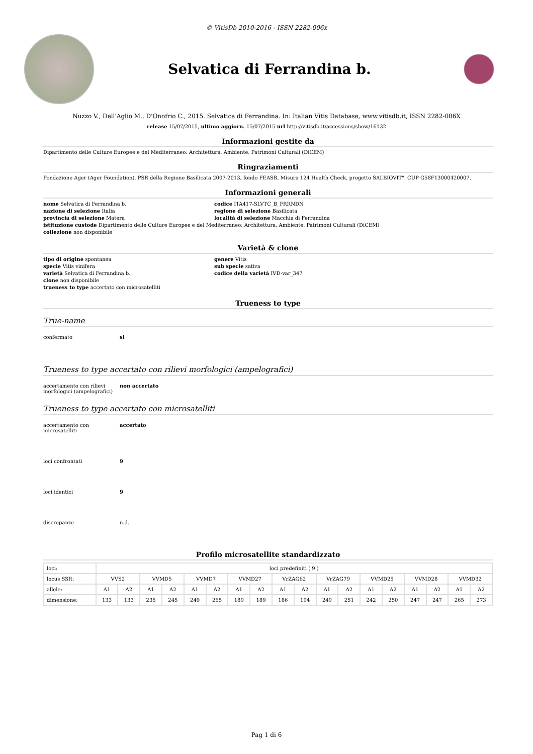© VitisDb 2010-2016 - ISSN 2282-006x
Selvatica di Ferrandina b.
Nuzzo V., Dell'Aglio M., D'Onofrio C., 2015. Selvatica di Ferrandina. In: Italian Vitis Database, www.vitisdb.it, ISSN 2282-006X
release 15/07/2015, ultimo aggiorn. 15/07/2015 url http://vitisdb.it/accessions/show/16132
Informazioni gestite da
Dipartimento delle Culture Europee e del Mediterraneo: Architettura, Ambiente, Patrimoni Culturali (DiCEM)
Ringraziamenti
Fondazione Ager (Ager Foundation). PSR della Regione Basilicata 2007-2013, fondo FEASR, Misura 124 Health Check, progetto SALBIOVIT". CUP G58F13000420007.
Informazioni generali
nome Selvatica di Ferrandina b.
codice ITA417-SLVTC_B_FRRNDN
nazione di selezione Italia
regione di selezione Basilicata
provincia di selezione Matera
località di selezione Macchia di Ferrandina
istituzione custode Dipartimento delle Culture Europee e del Mediterraneo: Architettura, Ambiente, Patrimoni Culturali (DiCEM)
collezione non disponibile
Varietà & clone
tipo di origine spontanea
genere Vitis
specie Vitis vinifera
sub specie sativa
varietà Selvatica di Ferrandina b.
codice della varietà IVD-var_347
clone non disponibile
trueness to type accertato con microsatelliti
Trueness to type
True-name
confermato si
Trueness to type accertato con rilievi morfologici (ampelografici)
accertamento con rilievi morfologici (ampelografici)
non accertato
Trueness to type accertato con microsatelliti
accertamento con microsatelliti
accertato
loci confrontati 9
loci identici 9
discrepanze n.d.
Profilo microsatellite standardizzato
| loci: | loci predefiniti ( 9 ) | | | | | | | | | | | | | | | | | |
| locus SSR: | VVS2 | | VVMD5 | | VVMD7 | | VVMD27 | | VrZAG62 | | VrZAG79 | | VVMD25 | | VVMD28 | | VVMD32 | |
| allele: | A1 | A2 | A1 | A2 | A1 | A2 | A1 | A2 | A1 | A2 | A1 | A2 | A1 | A2 | A1 | A2 | A1 | A2 |
| dimensione: | 133 | 133 | 235 | 245 | 249 | 265 | 189 | 189 | 186 | 194 | 249 | 251 | 242 | 250 | 247 | 247 | 265 | 273 |
Pag 1 di 6